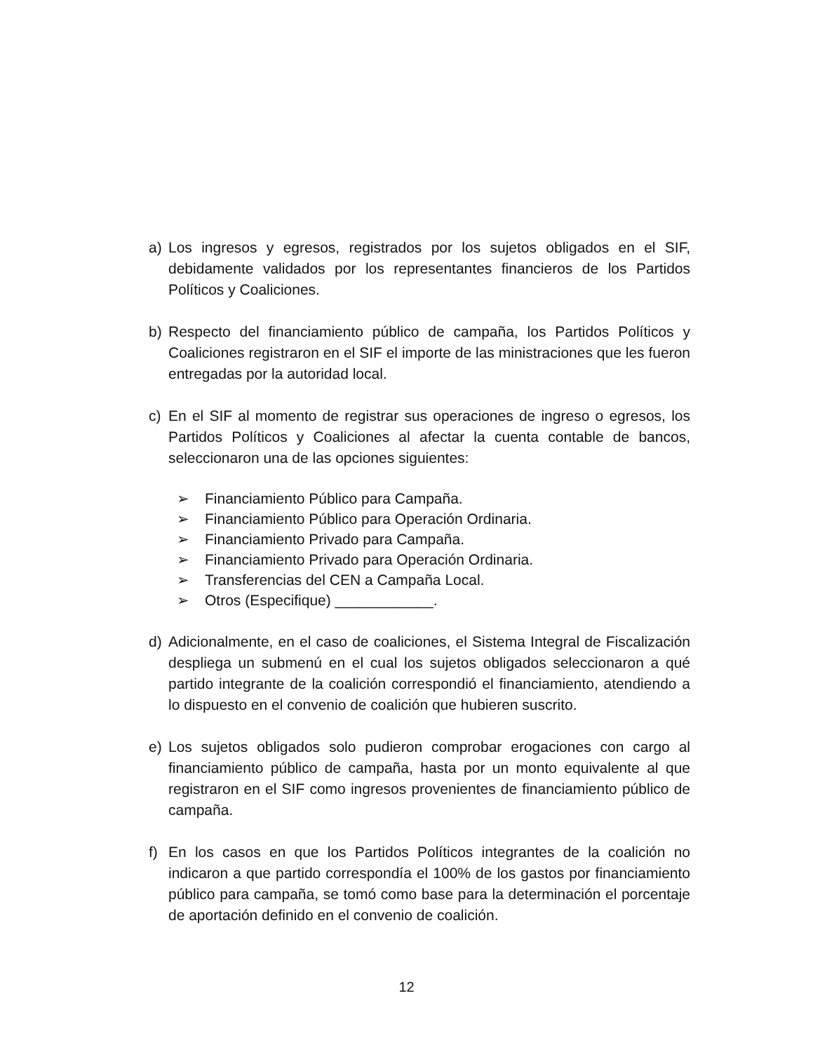a) Los ingresos y egresos, registrados por los sujetos obligados en el SIF, debidamente validados por los representantes financieros de los Partidos Políticos y Coaliciones.
b) Respecto del financiamiento público de campaña, los Partidos Políticos y Coaliciones registraron en el SIF el importe de las ministraciones que les fueron entregadas por la autoridad local.
c) En el SIF al momento de registrar sus operaciones de ingreso o egresos, los Partidos Políticos y Coaliciones al afectar la cuenta contable de bancos, seleccionaron una de las opciones siguientes:
➢ Financiamiento Público para Campaña.
➢ Financiamiento Público para Operación Ordinaria.
➢ Financiamiento Privado para Campaña.
➢ Financiamiento Privado para Operación Ordinaria.
➢ Transferencias del CEN a Campaña Local.
➢ Otros (Especifique) ____________.
d) Adicionalmente, en el caso de coaliciones, el Sistema Integral de Fiscalización despliega un submenú en el cual los sujetos obligados seleccionaron a qué partido integrante de la coalición correspondió el financiamiento, atendiendo a lo dispuesto en el convenio de coalición que hubieren suscrito.
e) Los sujetos obligados solo pudieron comprobar erogaciones con cargo al financiamiento público de campaña, hasta por un monto equivalente al que registraron en el SIF como ingresos provenientes de financiamiento público de campaña.
f) En los casos en que los Partidos Políticos integrantes de la coalición no indicaron a que partido correspondía el 100% de los gastos por financiamiento público para campaña, se tomó como base para la determinación el porcentaje de aportación definido en el convenio de coalición.
12